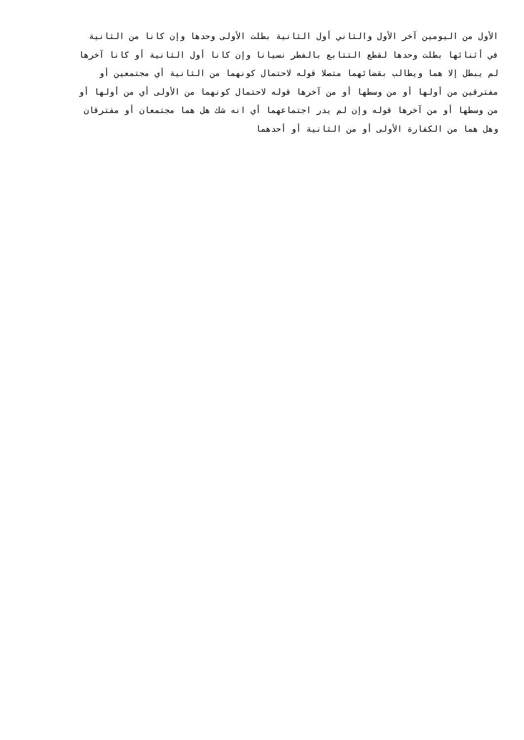الأول من اليومين آخر الأول والثاني أول الثانية بطلت الأولى وحدها وإن كانا من الثانية
في أثنائها بطلت وحدها لقطع التتابع بالفطر نسيانا وإن كانا أول الثانية أو كانا آخرها
لم يبطل إلا هما ويطالب بقضائهما متصلا قوله لاحتمال كونهما من الثانية أي مجتمعين أو
مفترقين من أولها أو من وسطها أو من آخرها قوله لاحتمال كونهما من الأولى أي من أولها أو
من وسطها أو من آخرها قوله وإن لم يدر اجتماعهما أي انه شك هل هما مجتمعان أو مفترقان
وهل هما من الكفارة الأولى أو من الثانية أو أحدهما